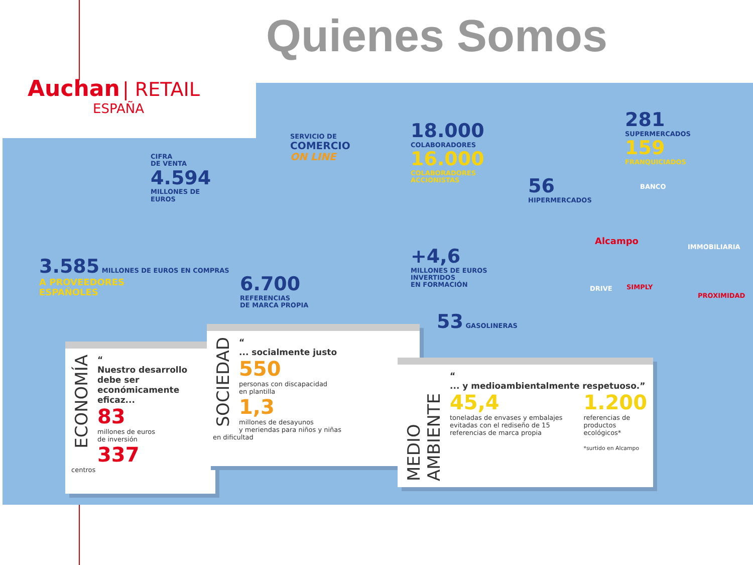Quienes Somos
Auchan | RETAIL
ESPAÑA
CIFRA
DE VENTA
4.594
MILLONES DE
EUROS
3.585 MILLONES DE EUROS EN COMPRAS
A PROVEEDORES
ESPAÑOLES
SERVICIO DE
COMERCIO
ON LINE
6.700
REFERENCIAS
DE MARCA PROPIA
18.000
COLABORADORES
16.000
COLABORADORES
ACCIONISTAS
+4,6
MILLONES DE EUROS
INVERTIDOS
EN FORMACIÓN
53 GASOLINERAS
56
HIPERMERCADOS
281
SUPERMERCADOS
159
FRANQUICIADOS
BANCO
Alcampo
IMMOBILIARIA
DRIVE SIMPLY
PROXIMIDAD
ECONOMÍA
“
Nuestro desarrollo debe ser económicamente eficaz...
83
millones de euros
de inversión
337
centros
SOCIEDAD
“
... socialmente justo
550
personas con discapacidad
en plantilla
1,3
millones de desayunos
y meriendas para niños y niñas
en dificultad
MEDIO AMBIENTE
“
... y medioambientalmente respetuoso.”
45,4
toneladas de envases y embalajes evitadas con el rediseño de 15 referencias de marca propia
1.200
referencias de productos ecológicos*
*surtido en Alcampo